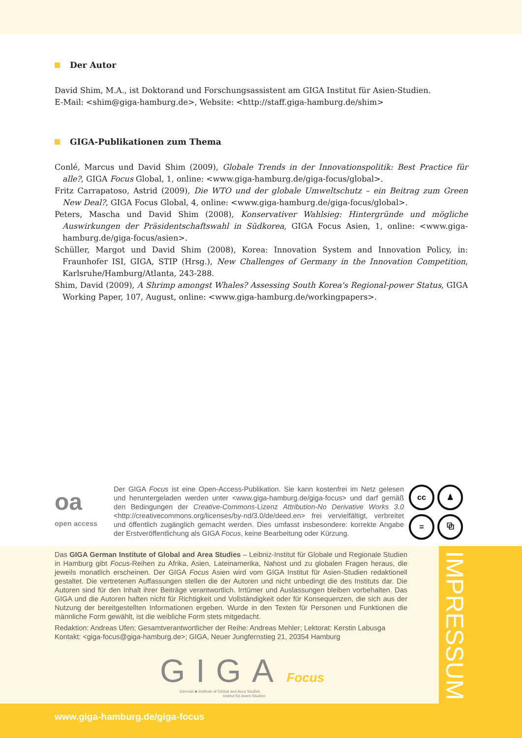Der Autor
David Shim, M.A., ist Doktorand und Forschungsassistent am GIGA Institut für Asien-Studien.
E-Mail: <shim@giga-hamburg.de>, Website: <http://staff.giga-hamburg.de/shim>
GIGA-Publikationen zum Thema
Conlé, Marcus und David Shim (2009), Globale Trends in der Innovationspolitik: Best Practice für alle?, GIGA Focus Global, 1, online: <www.giga-hamburg.de/giga-focus/global>.
Fritz Carrapatoso, Astrid (2009), Die WTO und der globale Umweltschutz – ein Beitrag zum Green New Deal?, GIGA Focus Global, 4, online: <www.giga-hamburg.de/giga-focus/global>.
Peters, Mascha und David Shim (2008), Konservativer Wahlsieg: Hintergründe und mögliche Auswirkungen der Präsidentschaftswahl in Südkorea, GIGA Focus Asien, 1, online: <www.giga-hamburg.de/giga-focus/asien>.
Schüller, Margot und David Shim (2008), Korea: Innovation System and Innovation Policy, in: Fraunhofer ISI, GIGA, STIP (Hrsg.), New Challenges of Germany in the Innovation Competition, Karlsruhe/Hamburg/Atlanta, 243-288.
Shim, David (2009), A Shrimp amongst Whales? Assessing South Korea's Regional-power Status, GIGA Working Paper, 107, August, online: <www.giga-hamburg.de/workingpapers>.
oa
open access
Der GIGA Focus ist eine Open-Access-Publikation. Sie kann kostenfrei im Netz gelesen und heruntergeladen werden unter <www.giga-hamburg.de/giga-focus> und darf gemäß den Bedingungen der Creative-Commons-Lizenz Attribution-No Derivative Works 3.0 <http://creativecommons.org/licenses/by-nd/3.0/de/deed.en> frei vervielfältigt, verbreitet und öffentlich zugänglich gemacht werden. Dies umfasst insbesondere: korrekte Angabe der Erstveröffentlichung als GIGA Focus, keine Bearbeitung oder Kürzung.
cc
♟
=
⧉
IMPRESSUM
Das GIGA German Institute of Global and Area Studies – Leibniz-Institut für Globale und Regionale Studien in Hamburg gibt Focus-Reihen zu Afrika, Asien, Lateinamerika, Nahost und zu globalen Fragen heraus, die jeweils monatlich erscheinen. Der GIGA Focus Asien wird vom GIGA Institut für Asien-Studien redaktionell gestaltet. Die vertretenen Auffassungen stellen die der Autoren und nicht unbedingt die des Instituts dar. Die Autoren sind für den Inhalt ihrer Beiträge verantwortlich. Irrtümer und Auslassungen bleiben vorbehalten. Das GIGA und die Autoren haften nicht für Richtigkeit und Vollständigkeit oder für Konsequenzen, die sich aus der Nutzung der bereitgestellten Informationen ergeben. Wurde in den Texten für Personen und Funktionen die männliche Form gewählt, ist die weibliche Form stets mitgedacht.
Redaktion: Andreas Ufen; Gesamtverantwortlicher der Reihe: Andreas Mehler; Lektorat: Kerstin Labusga
Kontakt: <giga-focus@giga-hamburg.de>; GIGA, Neuer Jungfernstieg 21, 20354 Hamburg
GIGA Focus
German ■ Institute of Global and Area Studies
Institut für Asien-Studien
www.giga-hamburg.de/giga-focus